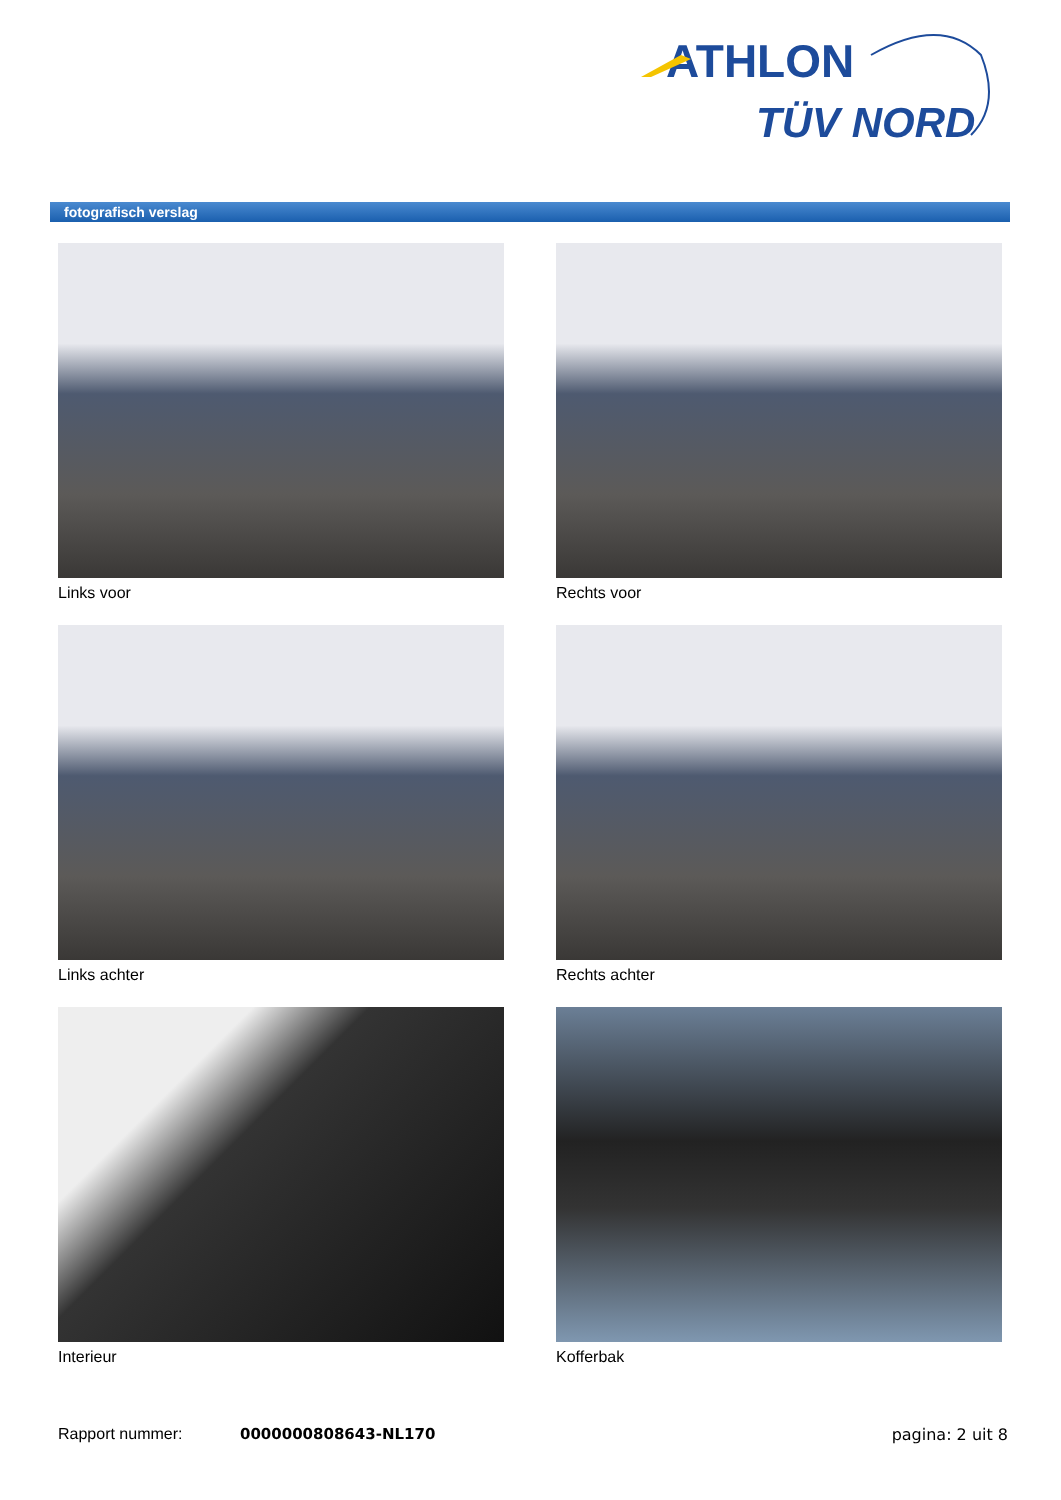ATHLON
TÜV NORD
fotografisch verslag
Links voor
Rechts voor
Links achter
Rechts achter
Interieur
Kofferbak
Rapport nummer: 0000000808643-NL170 pagina: 2 uit 8